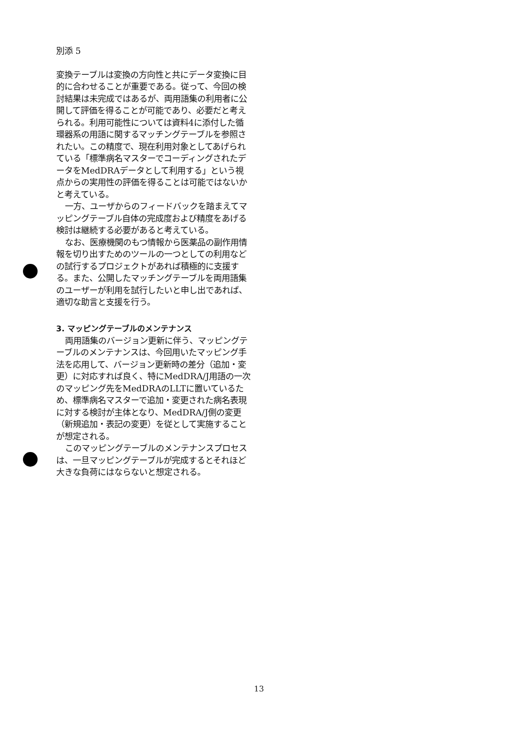別添 5
変換テーブルは変換の方向性と共にデータ変換に目的に合わせることが重要である。従って、今回の検討結果は未完成ではあるが、両用語集の利用者に公開して評価を得ることが可能であり、必要だと考えられる。利用可能性については資料4に添付した循環器系の用語に関するマッチングテーブルを参照されたい。この精度で、現在利用対象としてあげられている「標準病名マスターでコーディングされたデータをMedDRAデータとして利用する」という視点からの実用性の評価を得ることは可能ではないかと考えている。
一方、ユーザからのフィードバックを踏まえてマッピングテーブル自体の完成度および精度をあげる検討は継続する必要があると考えている。
なお、医療機関のもつ情報から医薬品の副作用情報を切り出すためのツールの一つとしての利用などの試行するプロジェクトがあれば積極的に支援する。また、公開したマッチングテーブルを両用語集のユーザーが利用を試行したいと申し出であれば、適切な助言と支援を行う。
3. マッピングテーブルのメンテナンス
両用語集のバージョン更新に伴う、マッピングテーブルのメンテナンスは、今回用いたマッピング手法を応用して、バージョン更新時の差分（追加・変更）に対応すれば良く、特にMedDRA/J用語の一次のマッピング先をMedDRAのLLTに置いているため、標準病名マスターで追加・変更された病名表現に対する検討が主体となり、MedDRA/J側の変更（新規追加・表記の変更）を従として実施することが想定される。
このマッピングテーブルのメンテナンスプロセスは、一旦マッピングテーブルが完成するとそれほど大きな負荷にはならないと想定される。
13